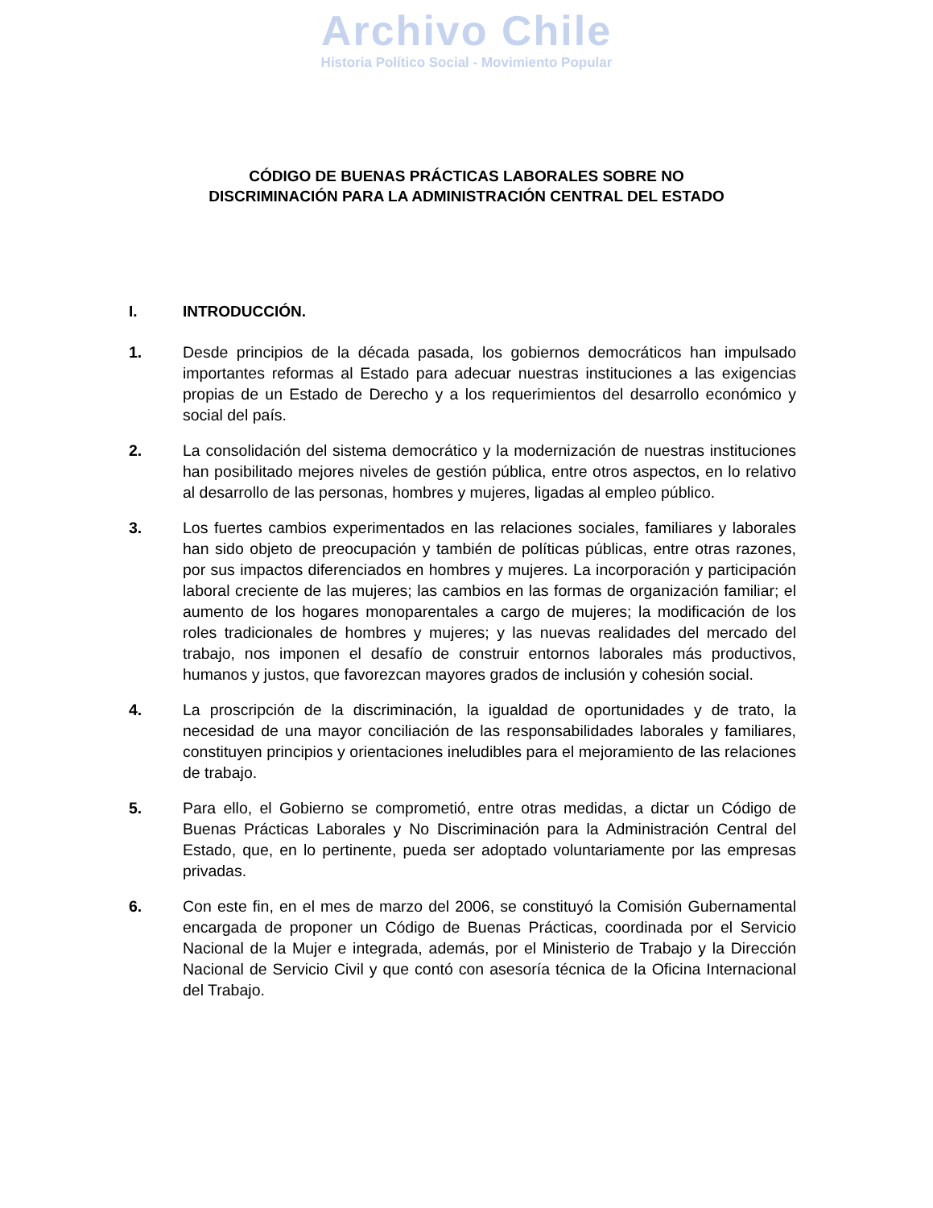Archivo Chile
Historia Político Social - Movimiento Popular
CÓDIGO DE BUENAS PRÁCTICAS LABORALES SOBRE NO
DISCRIMINACIÓN PARA LA ADMINISTRACIÓN CENTRAL DEL ESTADO
I. INTRODUCCIÓN.
1. Desde principios de la década pasada, los gobiernos democráticos han impulsado importantes reformas al Estado para adecuar nuestras instituciones a las exigencias propias de un Estado de Derecho y a los requerimientos del desarrollo económico y social del país.
2. La consolidación del sistema democrático y la modernización de nuestras instituciones han posibilitado mejores niveles de gestión pública, entre otros aspectos, en lo relativo al desarrollo de las personas, hombres y mujeres, ligadas al empleo público.
3. Los fuertes cambios experimentados en las relaciones sociales, familiares y laborales han sido objeto de preocupación y también de políticas públicas, entre otras razones, por sus impactos diferenciados en hombres y mujeres. La incorporación y participación laboral creciente de las mujeres; las cambios en las formas de organización familiar; el aumento de los hogares monoparentales a cargo de mujeres; la modificación de los roles tradicionales de hombres y mujeres; y las nuevas realidades del mercado del trabajo, nos imponen el desafío de construir entornos laborales más productivos, humanos y justos, que favorezcan mayores grados de inclusión y cohesión social.
4. La proscripción de la discriminación, la igualdad de oportunidades y de trato, la necesidad de una mayor conciliación de las responsabilidades laborales y familiares, constituyen principios y orientaciones ineludibles para el mejoramiento de las relaciones de trabajo.
5. Para ello, el Gobierno se comprometió, entre otras medidas, a dictar un Código de Buenas Prácticas Laborales y No Discriminación para la Administración Central del Estado, que, en lo pertinente, pueda ser adoptado voluntariamente por las empresas privadas.
6. Con este fin, en el mes de marzo del 2006, se constituyó la Comisión Gubernamental encargada de proponer un Código de Buenas Prácticas, coordinada por el Servicio Nacional de la Mujer e integrada, además, por el Ministerio de Trabajo y la Dirección Nacional de Servicio Civil y que contó con asesoría técnica de la Oficina Internacional del Trabajo.